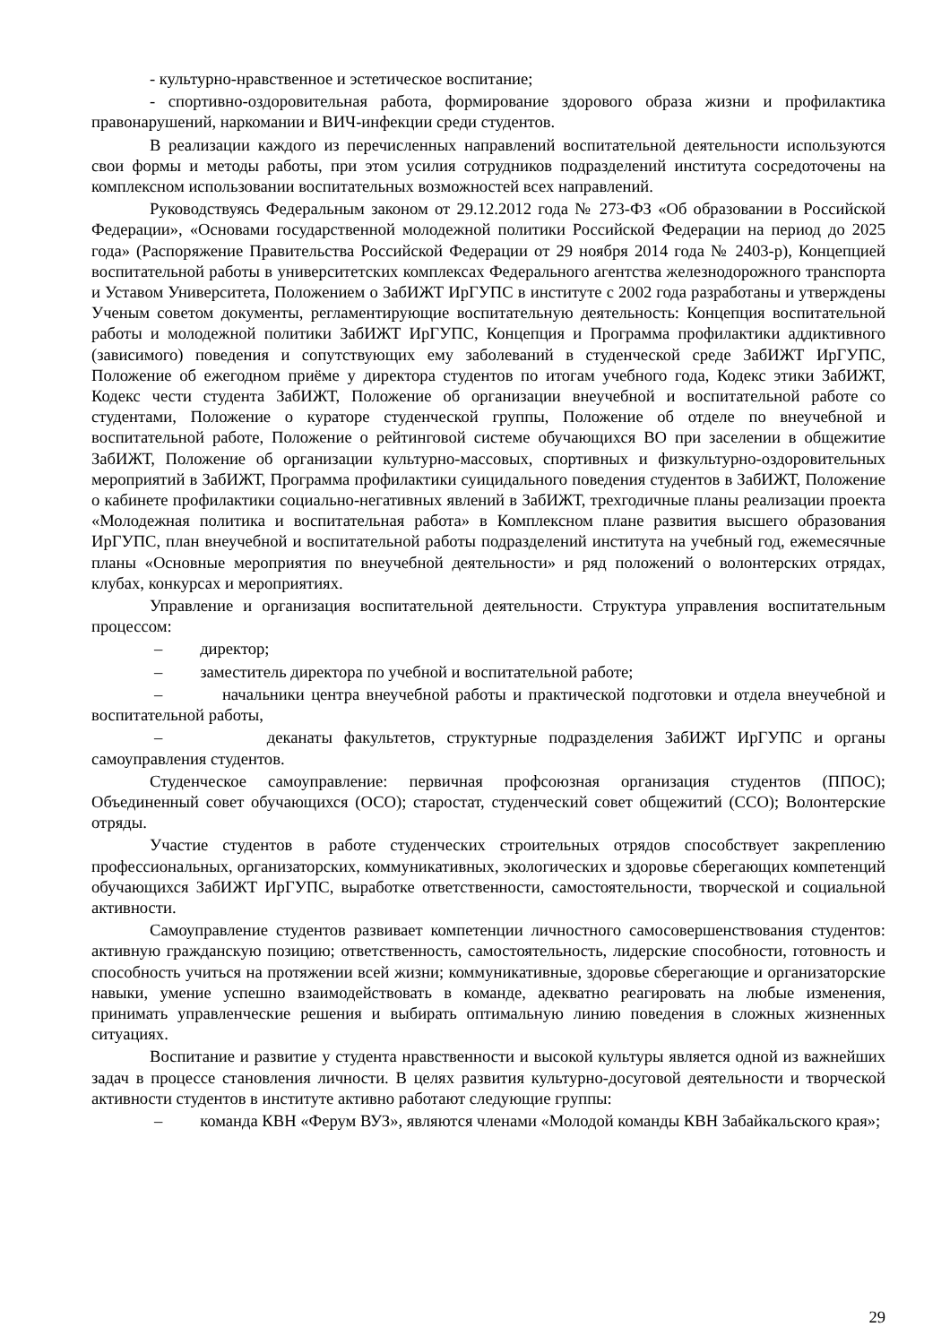- культурно-нравственное и эстетическое воспитание;
- спортивно-оздоровительная работа, формирование здорового образа жизни и профилактика правонарушений, наркомании и ВИЧ-инфекции среди студентов.
В реализации каждого из перечисленных направлений воспитательной деятельности используются свои формы и методы работы, при этом усилия сотрудников подразделений института сосредоточены на комплексном использовании воспитательных возможностей всех направлений.
Руководствуясь Федеральным законом от 29.12.2012 года № 273-ФЗ «Об образовании в Российской Федерации», «Основами государственной молодежной политики Российской Федерации на период до 2025 года» (Распоряжение Правительства Российской Федерации от 29 ноября 2014 года № 2403-р), Концепцией воспитательной работы в университетских комплексах Федерального агентства железнодорожного транспорта и Уставом Университета, Положением о ЗабИЖТ ИрГУПС в институте с 2002 года разработаны и утверждены Ученым советом документы, регламентирующие воспитательную деятельность: Концепция воспитательной работы и молодежной политики ЗабИЖТ ИрГУПС, Концепция и Программа профилактики аддиктивного (зависимого) поведения и сопутствующих ему заболеваний в студенческой среде ЗабИЖТ ИрГУПС, Положение об ежегодном приёме у директора студентов по итогам учебного года, Кодекс этики ЗабИЖТ, Кодекс чести студента ЗабИЖТ, Положение об организации внеучебной и воспитательной работе со студентами, Положение о кураторе студенческой группы, Положение об отделе по внеучебной и воспитательной работе, Положение о рейтинговой системе обучающихся ВО при заселении в общежитие ЗабИЖТ, Положение об организации культурно-массовых, спортивных и физкультурно-оздоровительных мероприятий в ЗабИЖТ, Программа профилактики суицидального поведения студентов в ЗабИЖТ, Положение о кабинете профилактики социально-негативных явлений в ЗабИЖТ, трехгодичные планы реализации проекта «Молодежная политика и воспитательная работа» в Комплексном плане развития высшего образования ИрГУПС, план внеучебной и воспитательной работы подразделений института на учебный год, ежемесячные планы «Основные мероприятия по внеучебной деятельности» и ряд положений о волонтерских отрядах, клубах, конкурсах и мероприятиях.
Управление и организация воспитательной деятельности. Структура управления воспитательным процессом:
– директор;
– заместитель директора по учебной и воспитательной работе;
– начальники центра внеучебной работы и практической подготовки и отдела внеучебной и воспитательной работы,
– деканаты факультетов, структурные подразделения ЗабИЖТ ИрГУПС и органы самоуправления студентов.
Студенческое самоуправление: первичная профсоюзная организация студентов (ППОС); Объединенный совет обучающихся (ОСО); старостат, студенческий совет общежитий (ССО); Волонтерские отряды.
Участие студентов в работе студенческих строительных отрядов способствует закреплению профессиональных, организаторских, коммуникативных, экологических и здоровье сберегающих компетенций обучающихся ЗабИЖТ ИрГУПС, выработке ответственности, самостоятельности, творческой и социальной активности.
Самоуправление студентов развивает компетенции личностного самосовершенствования студентов: активную гражданскую позицию; ответственность, самостоятельность, лидерские способности, готовность и способность учиться на протяжении всей жизни; коммуникативные, здоровье сберегающие и организаторские навыки, умение успешно взаимодействовать в команде, адекватно реагировать на любые изменения, принимать управленческие решения и выбирать оптимальную линию поведения в сложных жизненных ситуациях.
Воспитание и развитие у студента нравственности и высокой культуры является одной из важнейших задач в процессе становления личности. В целях развития культурно-досуговой деятельности и творческой активности студентов в институте активно работают следующие группы:
– команда КВН «Ферум ВУЗ», являются членами «Молодой команды КВН Забайкальского края»;
29